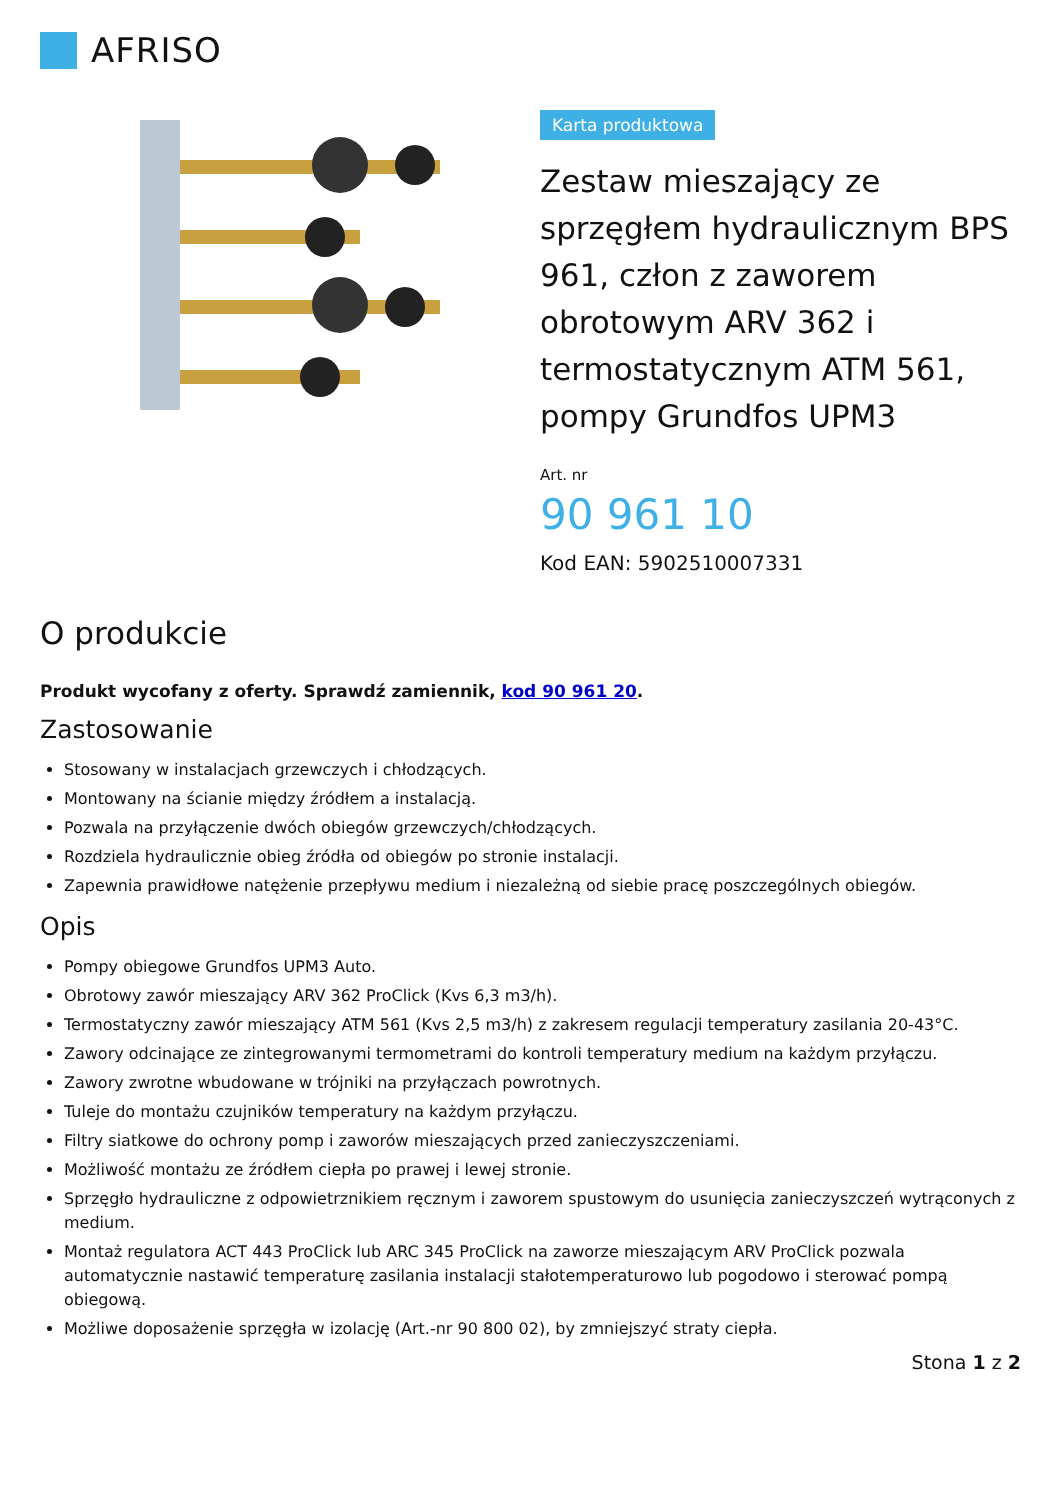AFRISO
Karta produktowa
Zestaw mieszający ze sprzęgłem hydraulicznym BPS 961, człon z zaworem obrotowym ARV 362 i termostatycznym ATM 561, pompy Grundfos UPM3
Art. nr
90 961 10
Kod EAN: 5902510007331
O produkcie
Produkt wycofany z oferty. Sprawdź zamiennik, kod 90 961 20.
Zastosowanie
Stosowany w instalacjach grzewczych i chłodzących.
Montowany na ścianie między źródłem a instalacją.
Pozwala na przyłączenie dwóch obiegów grzewczych/chłodzących.
Rozdziela hydraulicznie obieg źródła od obiegów po stronie instalacji.
Zapewnia prawidłowe natężenie przepływu medium i niezależną od siebie pracę poszczególnych obiegów.
Opis
Pompy obiegowe Grundfos UPM3 Auto.
Obrotowy zawór mieszający ARV 362 ProClick (Kvs 6,3 m3/h).
Termostatyczny zawór mieszający ATM 561 (Kvs 2,5 m3/h) z zakresem regulacji temperatury zasilania 20-43°C.
Zawory odcinające ze zintegrowanymi termometrami do kontroli temperatury medium na każdym przyłączu.
Zawory zwrotne wbudowane w trójniki na przyłączach powrotnych.
Tuleje do montażu czujników temperatury na każdym przyłączu.
Filtry siatkowe do ochrony pomp i zaworów mieszających przed zanieczyszczeniami.
Możliwość montażu ze źródłem ciepła po prawej i lewej stronie.
Sprzęgło hydrauliczne z odpowietrznikiem ręcznym i zaworem spustowym do usunięcia zanieczyszczeń wytrąconych z medium.
Montaż regulatora ACT 443 ProClick lub ARC 345 ProClick na zaworze mieszającym ARV ProClick pozwala automatycznie nastawić temperaturę zasilania instalacji stałotemperaturowo lub pogodowo i sterować pompą obiegową.
Możliwe doposażenie sprzęgła w izolację (Art.-nr 90 800 02), by zmniejszyć straty ciepła.
Stona 1 z 2